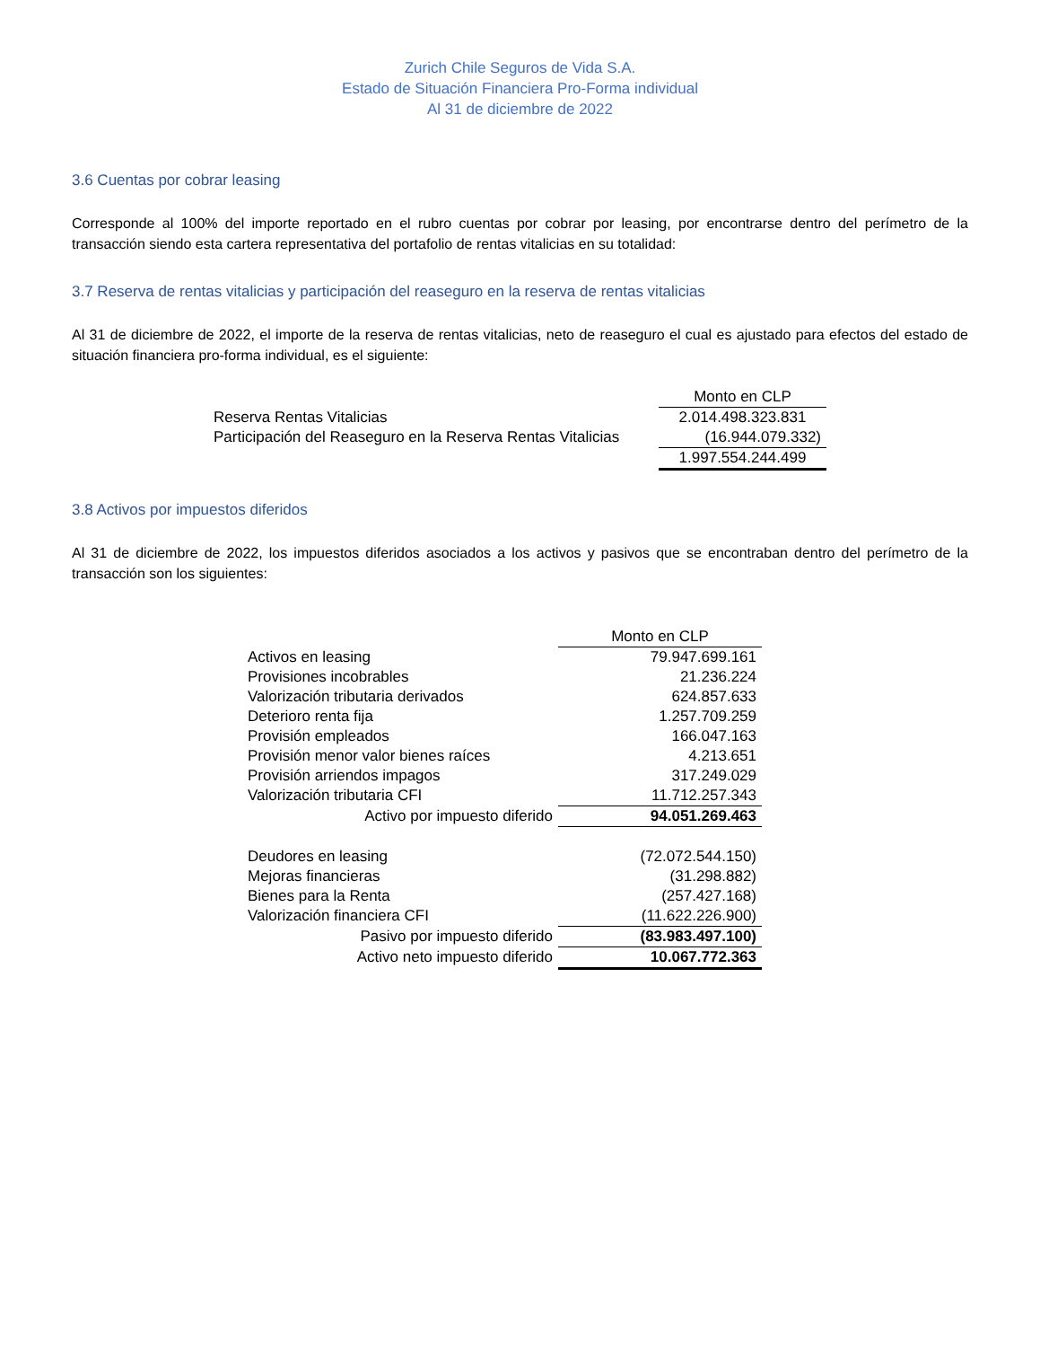Zurich Chile Seguros de Vida S.A.
Estado de Situación Financiera Pro-Forma individual
Al 31 de diciembre de 2022
3.6 Cuentas por cobrar leasing
Corresponde al 100% del importe reportado en el rubro cuentas por cobrar por leasing, por encontrarse dentro del perímetro de la transacción siendo esta cartera representativa del portafolio de rentas vitalicias en su totalidad:
3.7 Reserva de rentas vitalicias y participación del reaseguro en la reserva de rentas vitalicias
Al 31 de diciembre de 2022, el importe de la reserva de rentas vitalicias, neto de reaseguro el cual es ajustado para efectos del estado de situación financiera pro-forma individual, es el siguiente:
| | Monto en CLP |
| Reserva Rentas Vitalicias | 2.014.498.323.831 |
| Participación del Reaseguro en la Reserva Rentas Vitalicias | (16.944.079.332) |
| | 1.997.554.244.499 |
3.8 Activos por impuestos diferidos
Al 31 de diciembre de 2022, los impuestos diferidos asociados a los activos y pasivos que se encontraban dentro del perímetro de la transacción son los siguientes:
| | Monto en CLP |
| Activos en leasing | 79.947.699.161 |
| Provisiones incobrables | 21.236.224 |
| Valorización tributaria derivados | 624.857.633 |
| Deterioro renta fija | 1.257.709.259 |
| Provisión empleados | 166.047.163 |
| Provisión menor valor bienes raíces | 4.213.651 |
| Provisión arriendos impagos | 317.249.029 |
| Valorización tributaria CFI | 11.712.257.343 |
| Activo por impuesto diferido | 94.051.269.463 |
| Deudores en leasing | (72.072.544.150) |
| Mejoras financieras | (31.298.882) |
| Bienes para la Renta | (257.427.168) |
| Valorización financiera CFI | (11.622.226.900) |
| Pasivo por impuesto diferido | (83.983.497.100) |
| Activo neto impuesto diferido | 10.067.772.363 |